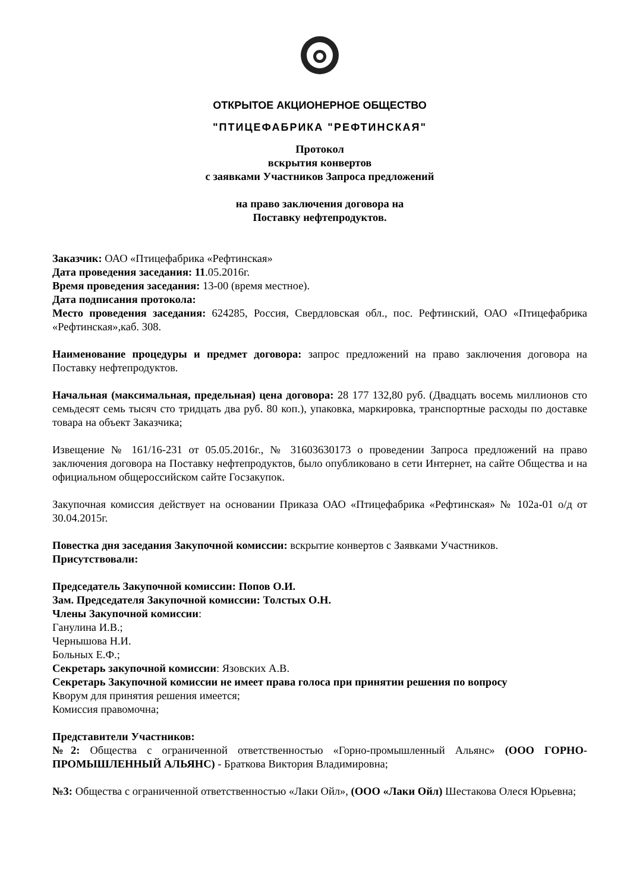ОТКРЫТОЕ АКЦИОНЕРНОЕ ОБЩЕСТВО
"ПТИЦЕФАБРИКА "РЕФТИНСКАЯ"
Протокол
вскрытия конвертов
с заявками Участников Запроса предложений
на право заключения договора на
Поставку нефтепродуктов.
Заказчик: ОАО «Птицефабрика «Рефтинская»
Дата проведения заседания: 11.05.2016г.
Время проведения заседания: 13-00 (время местное).
Дата подписания протокола:
Место проведения заседания: 624285, Россия, Свердловская обл., пос. Рефтинский, ОАО «Птицефабрика «Рефтинская»,каб. 308.
Наименование процедуры и предмет договора: запрос предложений на право заключения договора на Поставку нефтепродуктов.
Начальная (максимальная, предельная) цена договора: 28 177 132,80 руб. (Двадцать восемь миллионов сто семьдесят семь тысяч сто тридцать два руб. 80 коп.), упаковка, маркировка, транспортные расходы по доставке товара на объект Заказчика;
Извещение № 161/16-231 от 05.05.2016г., № 31603630173 о проведении Запроса предложений на право заключения договора на Поставку нефтепродуктов, было опубликовано в сети Интернет, на сайте Общества и на официальном общероссийском сайте Госзакупок.
Закупочная комиссия действует на основании Приказа ОАО «Птицефабрика «Рефтинская» № 102а-01 о/д от 30.04.2015г.
Повестка дня заседания Закупочной комиссии: вскрытие конвертов с Заявками Участников.
Присутствовали:
Председатель Закупочной комиссии: Попов О.И.
Зам. Председателя Закупочной комиссии: Толстых О.Н.
Члены Закупочной комиссии:
Ганулина И.В.;
Чернышова Н.И.
Больных Е.Ф.;
Секретарь закупочной комиссии: Язовских А.В.
Секретарь Закупочной комиссии не имеет права голоса при принятии решения по вопросу
Кворум для принятия решения имеется;
Комиссия правомочна;
Представители Участников:
№2: Общества с ограниченной ответственностью «Горно-промышленный Альянс» (ООО ГОРНО-ПРОМЫШЛЕННЫЙ АЛЬЯНС) - Браткова Виктория Владимировна;
№3: Общества с ограниченной ответственностью «Лаки Ойл», (ООО «Лаки Ойл) Шестакова Олеся Юрьевна;